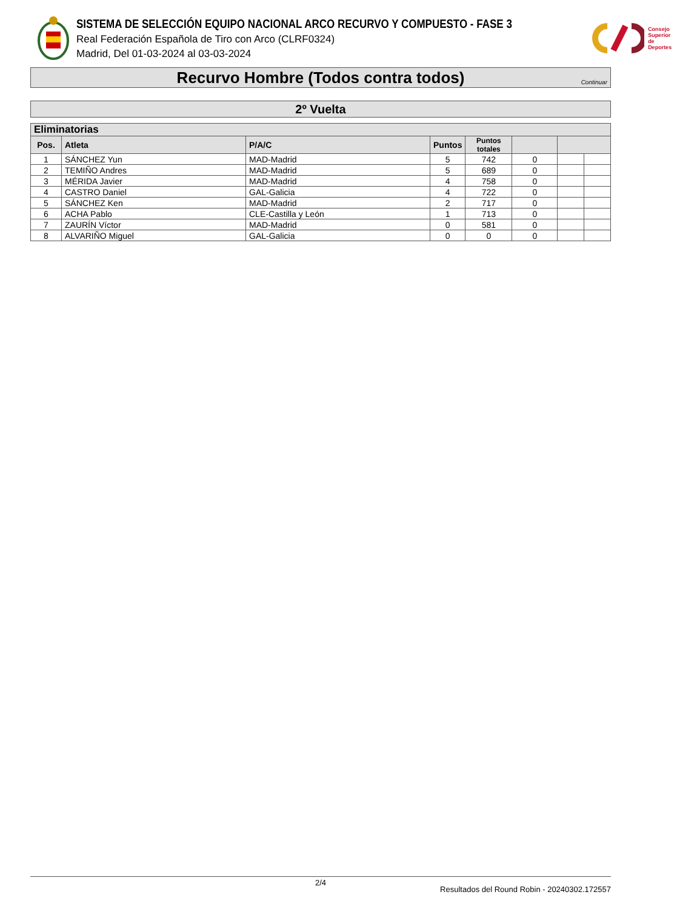SISTEMA DE SELECCIÓN EQUIPO NACIONAL ARCO RECURVO Y COMPUESTO - FASE 3
Real Federación Española de Tiro con Arco (CLRF0324)
Madrid, Del 01-03-2024 al 03-03-2024
Consejo
Superior
de Deportes
Recurvo Hombre (Todos contra todos) Continuar
2º Vuelta
| Eliminatorias | | | | | | | |
| --- | --- | --- | --- | --- | --- | --- | --- |
| Pos. | Atleta | P/A/C | Puntos | Puntos totales | | | |
| 1 | SÁNCHEZ Yun | MAD-Madrid | 5 | 742 | 0 | | |
| 2 | TEMIÑO Andres | MAD-Madrid | 5 | 689 | 0 | | |
| 3 | MÉRIDA Javier | MAD-Madrid | 4 | 758 | 0 | | |
| 4 | CASTRO Daniel | GAL-Galicia | 4 | 722 | 0 | | |
| 5 | SÁNCHEZ Ken | MAD-Madrid | 2 | 717 | 0 | | |
| 6 | ACHA Pablo | CLE-Castilla y León | 1 | 713 | 0 | | |
| 7 | ZAURÍN Víctor | MAD-Madrid | 0 | 581 | 0 | | |
| 8 | ALVARIÑO Miguel | GAL-Galicia | 0 | 0 | 0 | | |
2/4
Resultados del Round Robin - 20240302.172557